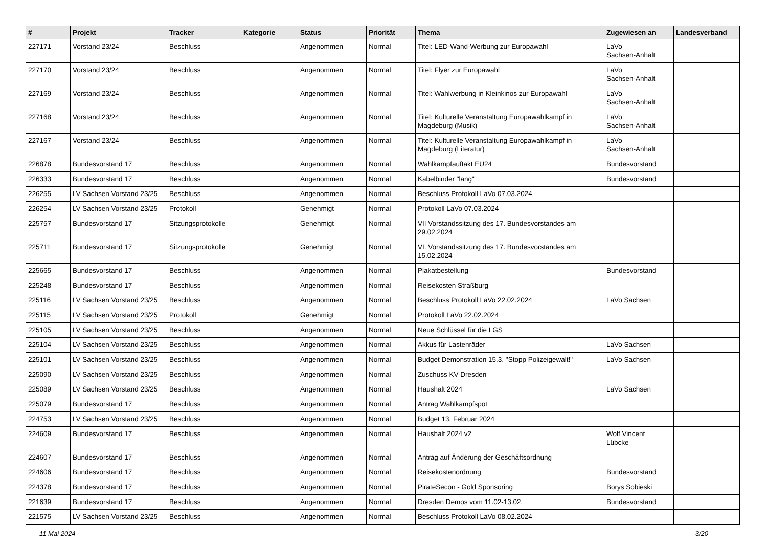| # | Projekt | Tracker | Kategorie | Status | Priorität | Thema | Zugewiesen an | Landesverband |
| --- | --- | --- | --- | --- | --- | --- | --- | --- |
| 227171 | Vorstand 23/24 | Beschluss | | Angenommen | Normal | Titel: LED-Wand-Werbung zur Europawahl | LaVo Sachsen-Anhalt | |
| 227170 | Vorstand 23/24 | Beschluss | | Angenommen | Normal | Titel: Flyer zur Europawahl | LaVo Sachsen-Anhalt | |
| 227169 | Vorstand 23/24 | Beschluss | | Angenommen | Normal | Titel: Wahlwerbung in Kleinkinos zur Europawahl | LaVo Sachsen-Anhalt | |
| 227168 | Vorstand 23/24 | Beschluss | | Angenommen | Normal | Titel: Kulturelle Veranstaltung Europawahlkampf in Magdeburg (Musik) | LaVo Sachsen-Anhalt | |
| 227167 | Vorstand 23/24 | Beschluss | | Angenommen | Normal | Titel: Kulturelle Veranstaltung Europawahlkampf in Magdeburg (Literatur) | LaVo Sachsen-Anhalt | |
| 226878 | Bundesvorstand 17 | Beschluss | | Angenommen | Normal | Wahlkampfauftakt EU24 | Bundesvorstand | |
| 226333 | Bundesvorstand 17 | Beschluss | | Angenommen | Normal | Kabelbinder "lang" | Bundesvorstand | |
| 226255 | LV Sachsen Vorstand 23/25 | Beschluss | | Angenommen | Normal | Beschluss Protokoll LaVo 07.03.2024 | | |
| 226254 | LV Sachsen Vorstand 23/25 | Protokoll | | Genehmigt | Normal | Protokoll LaVo 07.03.2024 | | |
| 225757 | Bundesvorstand 17 | Sitzungsprotokolle | | Genehmigt | Normal | VII Vorstandssitzung des 17. Bundesvorstandes am 29.02.2024 | | |
| 225711 | Bundesvorstand 17 | Sitzungsprotokolle | | Genehmigt | Normal | VI. Vorstandssitzung des 17. Bundesvorstandes am 15.02.2024 | | |
| 225665 | Bundesvorstand 17 | Beschluss | | Angenommen | Normal | Plakatbestellung | Bundesvorstand | |
| 225248 | Bundesvorstand 17 | Beschluss | | Angenommen | Normal | Reisekosten Straßburg | | |
| 225116 | LV Sachsen Vorstand 23/25 | Beschluss | | Angenommen | Normal | Beschluss Protokoll LaVo 22.02.2024 | LaVo Sachsen | |
| 225115 | LV Sachsen Vorstand 23/25 | Protokoll | | Genehmigt | Normal | Protokoll LaVo 22.02.2024 | | |
| 225105 | LV Sachsen Vorstand 23/25 | Beschluss | | Angenommen | Normal | Neue Schlüssel für die LGS | | |
| 225104 | LV Sachsen Vorstand 23/25 | Beschluss | | Angenommen | Normal | Akkus für Lastenräder | LaVo Sachsen | |
| 225101 | LV Sachsen Vorstand 23/25 | Beschluss | | Angenommen | Normal | Budget Demonstration 15.3. "Stopp Polizeigewalt!" | LaVo Sachsen | |
| 225090 | LV Sachsen Vorstand 23/25 | Beschluss | | Angenommen | Normal | Zuschuss KV Dresden | | |
| 225089 | LV Sachsen Vorstand 23/25 | Beschluss | | Angenommen | Normal | Haushalt 2024 | LaVo Sachsen | |
| 225079 | Bundesvorstand 17 | Beschluss | | Angenommen | Normal | Antrag Wahlkampfspot | | |
| 224753 | LV Sachsen Vorstand 23/25 | Beschluss | | Angenommen | Normal | Budget 13. Februar 2024 | | |
| 224609 | Bundesvorstand 17 | Beschluss | | Angenommen | Normal | Haushalt 2024 v2 | Wolf Vincent Lübcke | |
| 224607 | Bundesvorstand 17 | Beschluss | | Angenommen | Normal | Antrag auf Änderung der Geschäftsordnung | | |
| 224606 | Bundesvorstand 17 | Beschluss | | Angenommen | Normal | Reisekostenordnung | Bundesvorstand | |
| 224378 | Bundesvorstand 17 | Beschluss | | Angenommen | Normal | PirateSecon - Gold Sponsoring | Borys Sobieski | |
| 221639 | Bundesvorstand 17 | Beschluss | | Angenommen | Normal | Dresden Demos vom 11.02-13.02. | Bundesvorstand | |
| 221575 | LV Sachsen Vorstand 23/25 | Beschluss | | Angenommen | Normal | Beschluss Protokoll LaVo 08.02.2024 | | |
11 Mai 2024 3/20